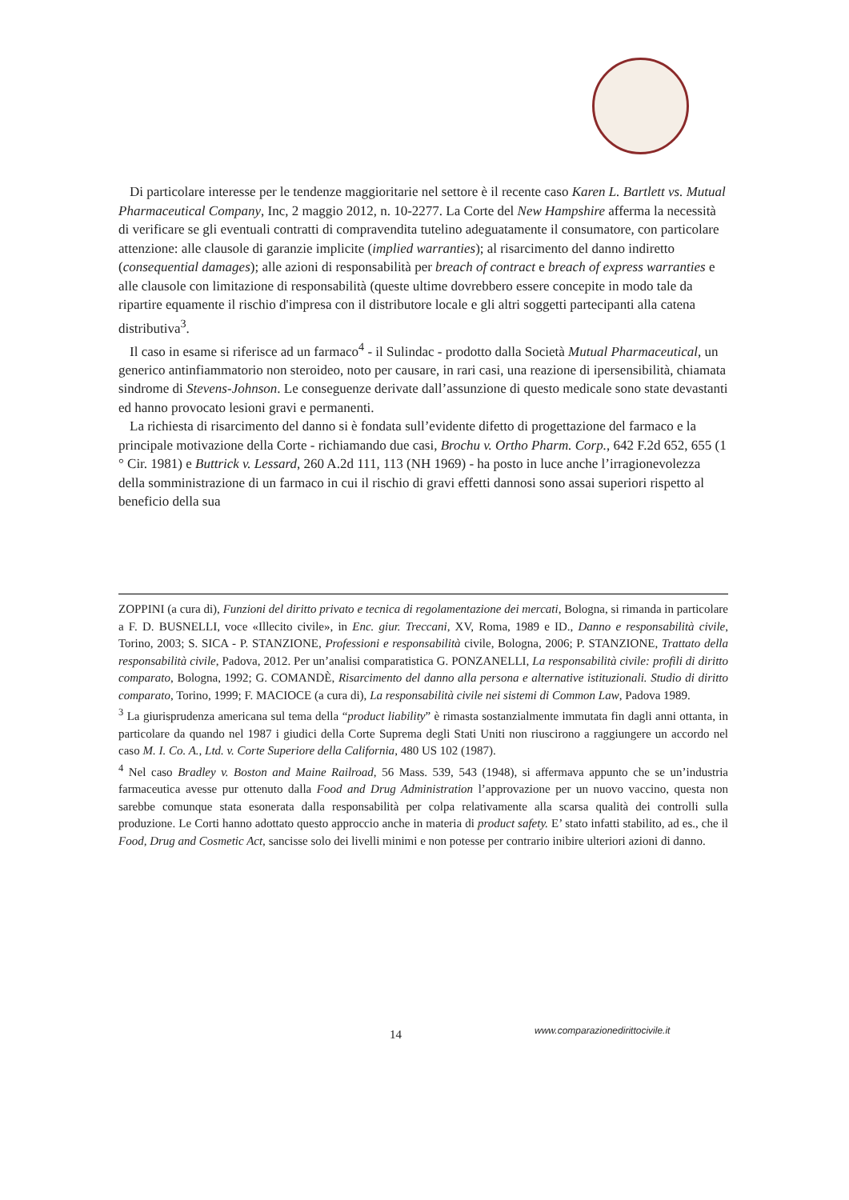Di particolare interesse per le tendenze maggioritarie nel settore è il recente caso Karen L. Bartlett vs. Mutual Pharmaceutical Company, Inc, 2 maggio 2012, n. 10-2277. La Corte del New Hampshire afferma la necessità di verificare se gli eventuali contratti di compravendita tutelino adeguatamente il consumatore, con particolare attenzione: alle clausole di garanzie implicite (implied warranties); al risarcimento del danno indiretto (consequential damages); alle azioni di responsabilità per breach of contract e breach of express warranties e alle clausole con limitazione di responsabilità (queste ultime dovrebbero essere concepite in modo tale da ripartire equamente il rischio d'impresa con il distributore locale e gli altri soggetti partecipanti alla catena distributiva<sup>3</sup>.
Il caso in esame si riferisce ad un farmaco<sup>4</sup> - il Sulindac - prodotto dalla Società Mutual Pharmaceutical, un generico antinfiammatorio non steroideo, noto per causare, in rari casi, una reazione di ipersensibilità, chiamata sindrome di Stevens-Johnson. Le conseguenze derivate dall’assunzione di questo medicale sono state devastanti ed hanno provocato lesioni gravi e permanenti.
La richiesta di risarcimento del danno si è fondata sull’evidente difetto di progettazione del farmaco e la principale motivazione della Corte - richiamando due casi, Brochu v. Ortho Pharm. Corp., 642 F.2d 652, 655 (1 ° Cir. 1981) e Buttrick v. Lessard, 260 A.2d 111, 113 (NH 1969) - ha posto in luce anche l’irragionevolezza della somministrazione di un farmaco in cui il rischio di gravi effetti dannosi sono assai superiori rispetto al beneficio della sua
ZOPPINI (a cura di), Funzioni del diritto privato e tecnica di regolamentazione dei mercati, Bologna, si rimanda in particolare a F. D. BUSNELLI, voce «Illecito civile», in Enc. giur. Treccani, XV, Roma, 1989 e ID., Danno e responsabilità civile, Torino, 2003; S. SICA - P. STANZIONE, Professioni e responsabilità civile, Bologna, 2006; P. STANZIONE, Trattato della responsabilità civile, Padova, 2012. Per un’analisi comparatistica G. PONZANELLI, La responsabilità civile: profili di diritto comparato, Bologna, 1992; G. COMANDÈ, Risarcimento del danno alla persona e alternative istituzionali. Studio di diritto comparato, Torino, 1999; F. MACIOCE (a cura di), La responsabilità civile nei sistemi di Common Law, Padova 1989.
<sup>3</sup> La giurisprudenza americana sul tema della “product liability” è rimasta sostanzialmente immutata fin dagli anni ottanta, in particolare da quando nel 1987 i giudici della Corte Suprema degli Stati Uniti non riuscirono a raggiungere un accordo nel caso M. I. Co. A., Ltd. v. Corte Superiore della California, 480 US 102 (1987).
<sup>4</sup> Nel caso Bradley v. Boston and Maine Railroad, 56 Mass. 539, 543 (1948), si affermava appunto che se un’industria farmaceutica avesse pur ottenuto dalla Food and Drug Administration l’approvazione per un nuovo vaccino, questa non sarebbe comunque stata esonerata dalla responsabilità per colpa relativamente alla scarsa qualità dei controlli sulla produzione. Le Corti hanno adottato questo approccio anche in materia di product safety. E’ stato infatti stabilito, ad es., che il Food, Drug and Cosmetic Act, sancisse solo dei livelli minimi e non potesse per contrario inibire ulteriori azioni di danno.
14 www.comparazionedirittocivile.it